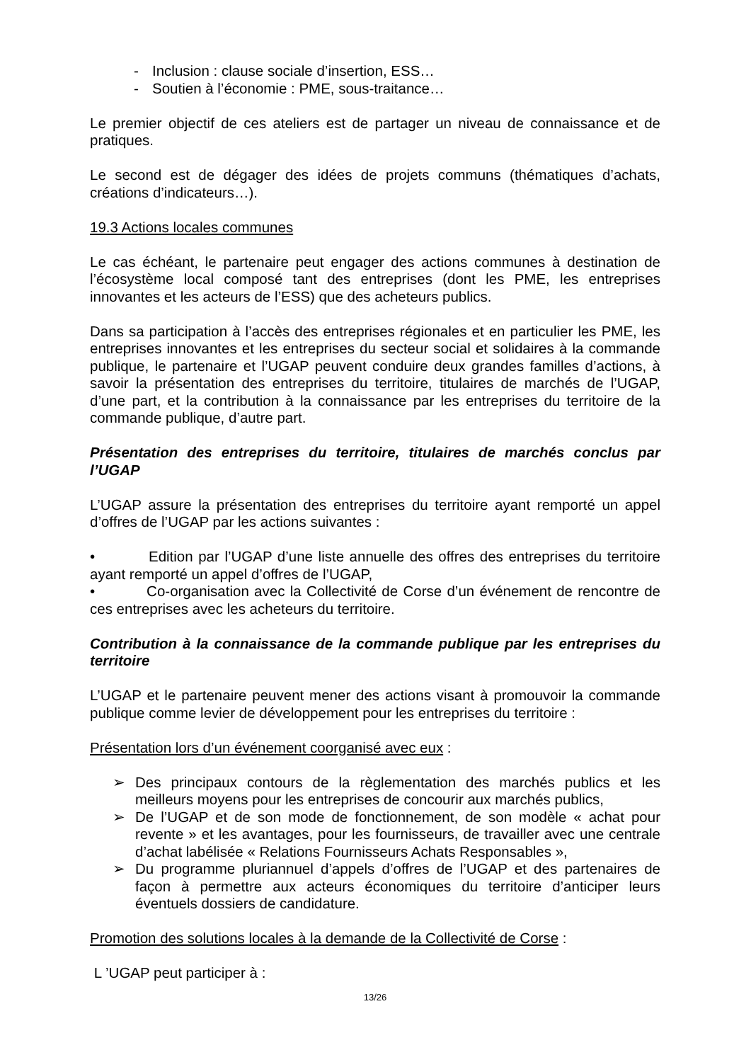- Inclusion : clause sociale d’insertion, ESS…
- Soutien à l’économie : PME, sous-traitance…
Le premier objectif de ces ateliers est de partager un niveau de connaissance et de pratiques.
Le second est de dégager des idées de projets communs (thématiques d’achats, créations d’indicateurs…).
19.3 Actions locales communes
Le cas échéant, le partenaire peut engager des actions communes à destination de l’écosystème local composé tant des entreprises (dont les PME, les entreprises innovantes et les acteurs de l’ESS) que des acheteurs publics.
Dans sa participation à l’accès des entreprises régionales et en particulier les PME, les entreprises innovantes et les entreprises du secteur social et solidaires à la commande publique, le partenaire et l’UGAP peuvent conduire deux grandes familles d’actions, à savoir la présentation des entreprises du territoire, titulaires de marchés de l’UGAP, d’une part, et la contribution à la connaissance par les entreprises du territoire de la commande publique, d’autre part.
Présentation des entreprises du territoire, titulaires de marchés conclus par l’UGAP
L’UGAP assure la présentation des entreprises du territoire ayant remporté un appel d’offres de l’UGAP par les actions suivantes :
• Edition par l’UGAP d’une liste annuelle des offres des entreprises du territoire ayant remporté un appel d’offres de l’UGAP,
• Co-organisation avec la Collectivité de Corse d’un événement de rencontre de ces entreprises avec les acheteurs du territoire.
Contribution à la connaissance de la commande publique par les entreprises du territoire
L’UGAP et le partenaire peuvent mener des actions visant à promouvoir la commande publique comme levier de développement pour les entreprises du territoire :
Présentation lors d’un événement coorganisé avec eux :
➢ Des principaux contours de la règlementation des marchés publics et les meilleurs moyens pour les entreprises de concourir aux marchés publics,
➢ De l’UGAP et de son mode de fonctionnement, de son modèle « achat pour revente » et les avantages, pour les fournisseurs, de travailler avec une centrale d’achat labélisée « Relations Fournisseurs Achats Responsables »,
➢ Du programme pluriannuel d’appels d’offres de l’UGAP et des partenaires de façon à permettre aux acteurs économiques du territoire d’anticiper leurs éventuels dossiers de candidature.
Promotion des solutions locales à la demande de la Collectivité de Corse :
L ’UGAP peut participer à :
13/26